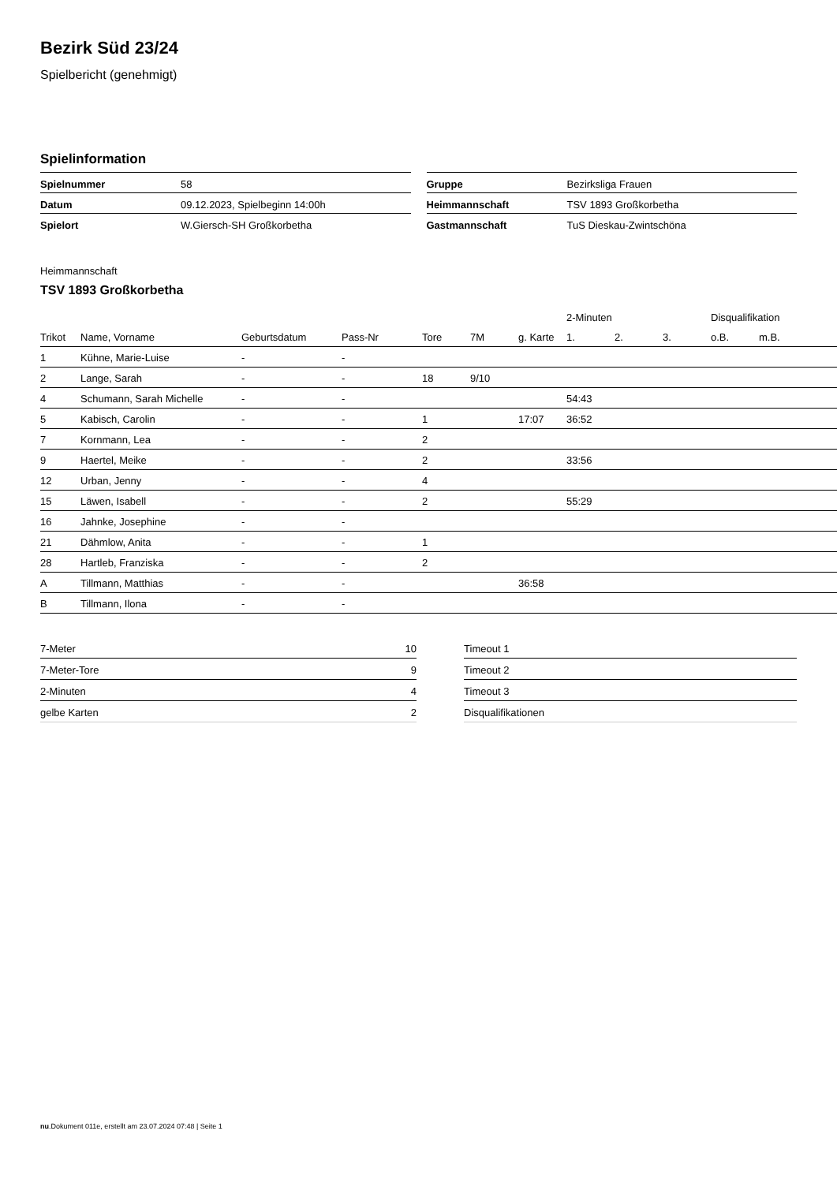Bezirk Süd 23/24
Spielbericht (genehmigt)
Spielinformation
| Spielnummer | 58 |
| Datum | 09.12.2023, Spielbeginn 14:00h |
| Spielort | W.Giersch-SH Großkorbetha |
| Gruppe | Bezirksliga Frauen |
| Heimmannschaft | TSV 1893 Großkorbetha |
| Gastmannschaft | TuS Dieskau-Zwintschöna |
Heimmannschaft
TSV 1893 Großkorbetha
| | | | | | | | 2-Minuten | | | Disqualifikation | |
| --- | --- | --- | --- | --- | --- | --- | --- | --- | --- | --- | --- |
| Trikot | Name, Vorname | Geburtsdatum | Pass-Nr | Tore | 7M | g. Karte | 1. | 2. | 3. | o.B. | m.B. |
| 1 | Kühne, Marie-Luise | - | - | | | | | | | | |
| 2 | Lange, Sarah | - | - | 18 | 9/10 | | | | | | |
| 4 | Schumann, Sarah Michelle | - | - | | | | 54:43 | | | | |
| 5 | Kabisch, Carolin | - | - | 1 | | 17:07 | 36:52 | | | | |
| 7 | Kornmann, Lea | - | - | 2 | | | | | | | |
| 9 | Haertel, Meike | - | - | 2 | | | 33:56 | | | | |
| 12 | Urban, Jenny | - | - | 4 | | | | | | | |
| 15 | Läwen, Isabell | - | - | 2 | | | 55:29 | | | | |
| 16 | Jahnke, Josephine | - | - | | | | | | | | |
| 21 | Dähmlow, Anita | - | - | 1 | | | | | | | |
| 28 | Hartleb, Franziska | - | - | 2 | | | | | | | |
| A | Tillmann, Matthias | - | - | | | 36:58 | | | | | |
| B | Tillmann, Ilona | - | - | | | | | | | | |
| 7-Meter | 10 |
| 7-Meter-Tore | 9 |
| 2-Minuten | 4 |
| gelbe Karten | 2 |
| Timeout 1 |
| Timeout 2 |
| Timeout 3 |
| Disqualifikationen |
nu.Dokument 011e, erstellt am 23.07.2024 07:48 | Seite 1